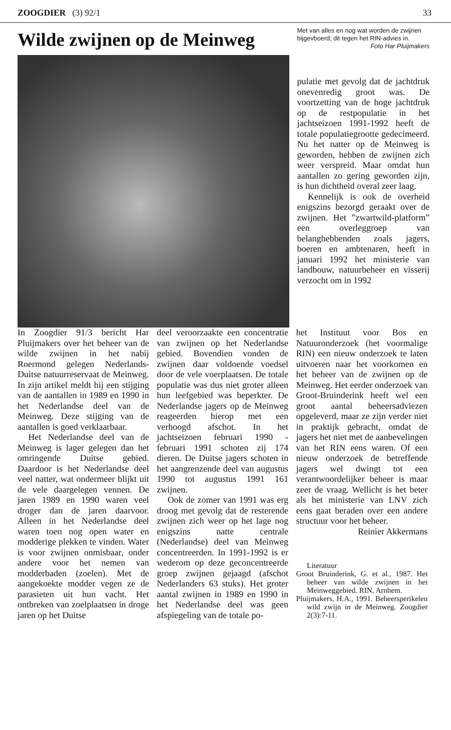ZOOGDIER (3) 92/1 33
Wilde zwijnen op de Meinweg
Met van alles en nog wat worden de zwijnen bijgevboerd; dit tegen het RIN-advies in.
Foto Har Pluijmakers
pulatie met gevolg dat de jachtdruk onevenredig groot was. De voortzetting van de hoge jachtdruk op de restpopulatie in het jachtseizoen 1991-1992 heeft de totale populatiegrootte gedecimeerd. Nu het natter op de Meinweg is geworden, hebben de zwijnen zich weer verspreid. Maar omdat hun aantallen zo gering geworden zijn, is hun dichtheid overal zeer laag.
Kennelijk is ook de overheid enigszins bezorgd geraakt over de zwijnen. Het ”zwartwild-platform” een overleggroep van belanghebbenden zoals jagers, boeren en ambtenaren, heeft in januari 1992 het ministerie van landbouw, natuurbeheer en visserij verzocht om in 1992
In Zoogdier 91/3 bericht Har Pluijmakers over het beheer van de wilde zwijnen in het nabij Roermond gelegen Nederlands-Duitse natuurreservaat de Meinweg. In zijn artikel meldt hij een stijging van de aantallen in 1989 en 1990 in het Nederlandse deel van de Meinweg. Deze stijging van de aantallen is goed verklaarbaar.
Het Nederlandse deel van de Meinweg is lager gelegen dan het omringende Duitse gebied. Daardoor is het Nederlandse deel veel natter, wat ondermeer blijkt uit de vele daargelegen vennen. De jaren 1989 en 1990 waren veel droger dan de jaren daarvoor. Alleen in het Nederlandse deel waren toen nog open water en modderige plekken te vinden. Water is voor zwijnen onmisbaar, onder andere voor het nemen van modderbaden (zoelen). Met de aangekoekte modder vegen ze de parasieten uit hun vacht. Het ontbreken van zoelplaatsen in droge jaren op het Duitse
deel veroorzaakte een concentratie van zwijnen op het Nederlandse gebied. Bovendien vonden de zwijnen daar voldoende voedsel door de vele voerplaatsen. De totale populatie was dus niet groter alleen hun leefgebied was beperkter. De Nederlandse jagers op de Meinweg reageerden hierop met een verhoogd afschot. In het jachtseizoen februari 1990 - februari 1991 schoten zij 174 dieren. De Duitse jagers schoten in het aangrenzende deel van augustus 1990 tot augustus 1991 161 zwijnen.
Ook de zomer van 1991 was erg droog met gevolg dat de resterende zwijnen zich weer op het lage nog enigszins natte centrale (Nederlandse) deel van Meinweg concentreerden. In 1991-1992 is er wederom op deze geconcentreerde groep zwijnen gejaagd (afschot Nederlanders 63 stuks). Het groter aantal zwijnen in 1989 en 1990 in het Nederlandse deel was geen afspiegeling van de totale po-
het Instituut voor Bos en Natuuronderzoek (het voormalige RIN) een nieuw onderzoek te laten uitvoeren naar het voorkomen en het beheer van de zwijnen op de Meinweg. Het eerder onderzoek van Groot-Bruinderink heeft wel een groot aantal beheersadviezen opgeleverd, maar ze zijn verder niet in praktijk gebracht, omdat de jagers het niet met de aanbevelingen van het RIN eens waren. Of een nieuw onderzoek de betreffende jagers wel dwingt tot een verantwoordelijker beheer is maar zeer de vraag. Wellicht is het beter als het ministerie van LNV zich eens gaat beraden over een andere structuur voor het beheer.
Reinier Akkermans
Literatuur
Groot Bruinderink, G. et al., 1987. Het beheer van wilde zwijnen in het Meinweggebied. RIN, Arnhem.
Pluijmakers, H.A., 1991. Beheersperikelen wild zwijn in de Meinweg. Zoogdier 2(3):7-11.